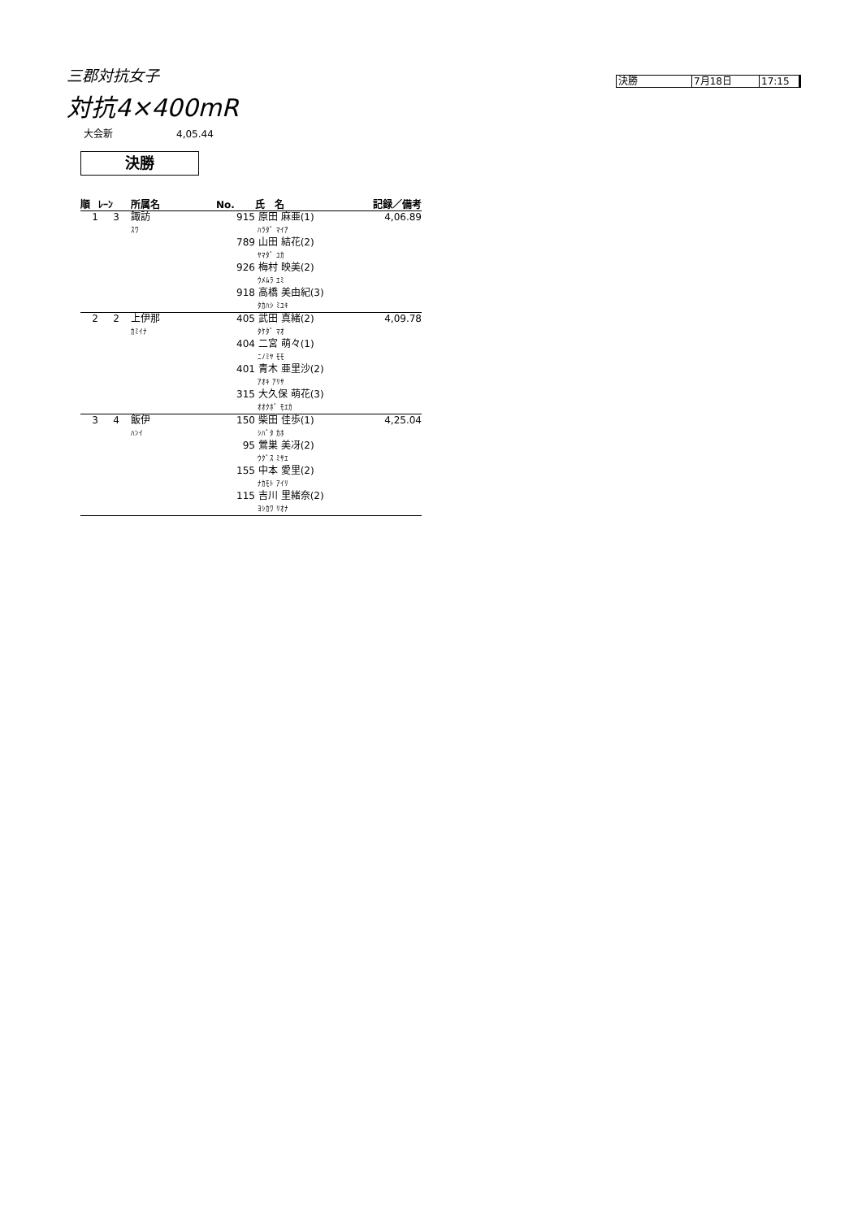三郡対抗女子
決勝 7月18日 17:15
対抗4×400mR
大会新 4,05.44
決勝
| 順 | ﾚｰﾝ | 所属名 | No. | 氏 名 | 記録／備考 |
| --- | --- | --- | --- | --- | --- |
| 1 | 3 | 諏訪 ｽﾜ | 915 | 原田 麻亜(1) ﾊﾗﾀﾞ ﾏｲｱ | 4,06.89 |
| | | | 789 | 山田 結花(2) ﾔﾏﾀﾞ ﾕｶ | |
| | | | 926 | 梅村 映美(2) ｳﾒﾑﾗ ｴﾐ | |
| | | | 918 | 高橋 美由紀(3) ﾀｶﾊｼ ﾐﾕｷ | |
| 2 | 2 | 上伊那 ｶﾐｲﾅ | 405 | 武田 真緒(2) ﾀｹﾀﾞ ﾏｵ | 4,09.78 |
| | | | 404 | 二宮 萌々(1) ﾆﾉﾐﾔ ﾓﾓ | |
| | | | 401 | 青木 亜里沙(2) ｱｵｷ ｱﾘｻ | |
| | | | 315 | 大久保 萌花(3) ｵｵｸﾎﾞ ﾓｴｶ | |
| 3 | 4 | 飯伊 ﾊﾝｲ | 150 | 柴田 佳歩(1) ｼﾊﾞﾀ ｶﾎ | 4,25.04 |
| | | | 95 | 鶯巣 美冴(2) ｳｸﾞｽ ﾐｻｴ | |
| | | | 155 | 中本 愛里(2) ﾅｶﾓﾄ ｱｲﾘ | |
| | | | 115 | 吉川 里緒奈(2) ﾖｼｶﾜ ﾘｵﾅ | |